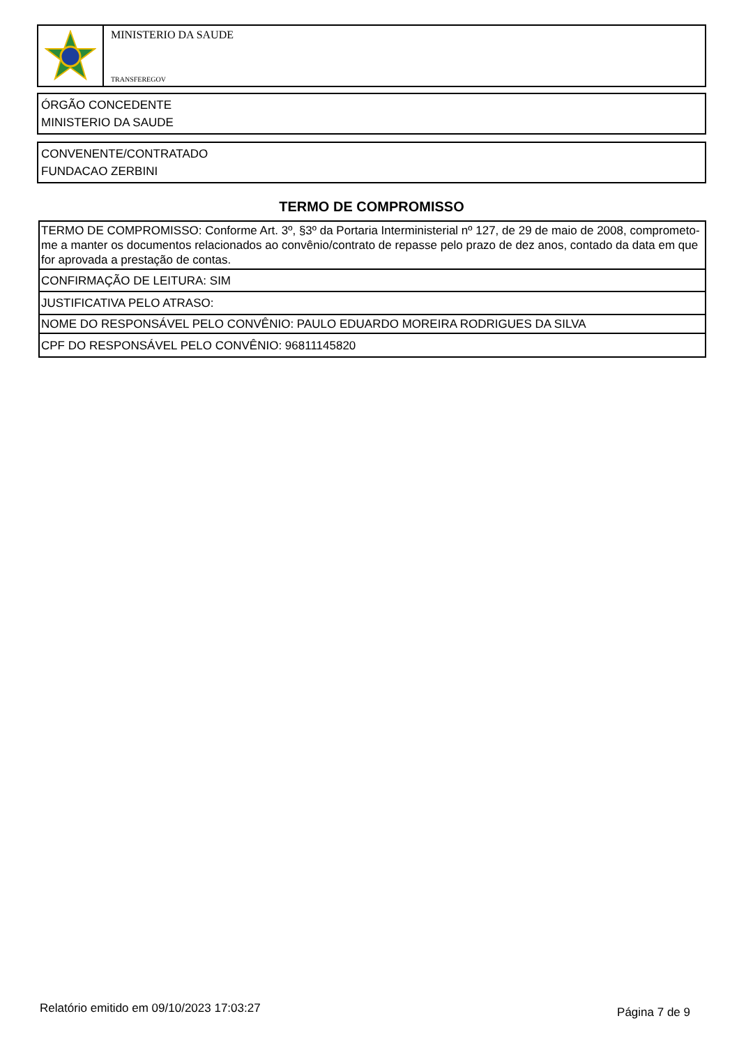MINISTERIO DA SAUDE
TRANSFEREGOV
ÓRGÃO CONCEDENTE
MINISTERIO DA SAUDE
CONVENENTE/CONTRATADO
FUNDACAO ZERBINI
TERMO DE COMPROMISSO
| TERMO DE COMPROMISSO: Conforme Art. 3º, §3º da Portaria Interministerial nº 127, de 29 de maio de 2008, comprometo-me a manter os documentos relacionados ao convênio/contrato de repasse pelo prazo de dez anos, contado da data em que for aprovada a prestação de contas. |
| CONFIRMAÇÃO DE LEITURA: SIM |
| JUSTIFICATIVA PELO ATRASO: |
| NOME DO RESPONSÁVEL PELO CONVÊNIO: PAULO EDUARDO MOREIRA RODRIGUES DA SILVA |
| CPF DO RESPONSÁVEL PELO CONVÊNIO: 96811145820 |
Relatório emitido em 09/10/2023 17:03:27 Página 7 de 9